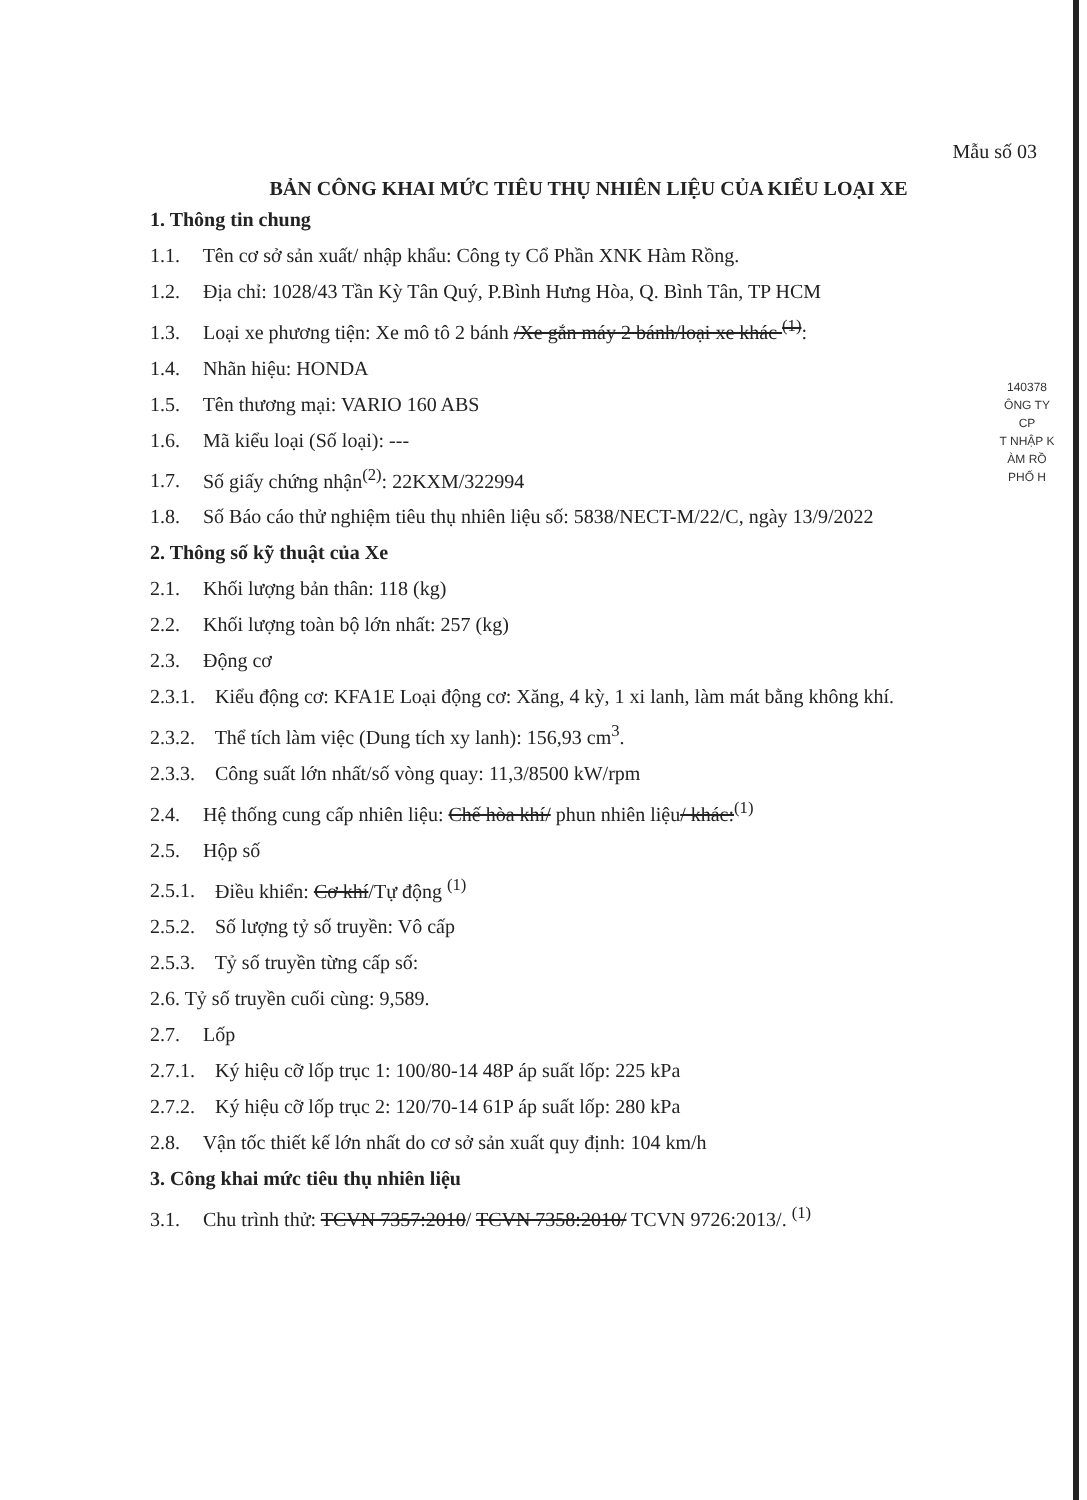140378
ÔNG TY
CP
T NHẬP K
ÀM RỒ
PHỐ H
Mẫu số 03
BẢN CÔNG KHAI MỨC TIÊU THỤ NHIÊN LIỆU CỦA KIỂU LOẠI XE
1. Thông tin chung
1.1. Tên cơ sở sản xuất/ nhập khẩu: Công ty Cổ Phần XNK Hàm Rồng.
1.2. Địa chỉ: 1028/43 Tần Kỳ Tân Quý, P.Bình Hưng Hòa, Q. Bình Tân, TP HCM
1.3. Loại xe phương tiện: Xe mô tô 2 bánh /Xe gắn máy 2 bánh/loại xe khác <sup>(1)</sup>:
1.4. Nhãn hiệu: HONDA
1.5. Tên thương mại: VARIO 160 ABS
1.6. Mã kiểu loại (Số loại): ---
1.7. Số giấy chứng nhận<sup>(2)</sup>: 22KXM/322994
1.8. Số Báo cáo thử nghiệm tiêu thụ nhiên liệu số: 5838/NECT-M/22/C, ngày 13/9/2022
2. Thông số kỹ thuật của Xe
2.1. Khối lượng bản thân: 118 (kg)
2.2. Khối lượng toàn bộ lớn nhất: 257 (kg)
2.3. Động cơ
2.3.1. Kiểu động cơ: KFA1E Loại động cơ: Xăng, 4 kỳ, 1 xi lanh, làm mát bằng không khí.
2.3.2. Thể tích làm việc (Dung tích xy lanh): 156,93 cm<sup>3</sup>.
2.3.3. Công suất lớn nhất/số vòng quay: 11,3/8500 kW/rpm
2.4. Hệ thống cung cấp nhiên liệu: Chế hòa khí/ phun nhiên liệu/ khác:<sup>(1)</sup>
2.5. Hộp số
2.5.1. Điều khiển: Cơ khí/Tự động <sup>(1)</sup>
2.5.2. Số lượng tỷ số truyền: Vô cấp
2.5.3. Tỷ số truyền từng cấp số:
2.6. Tỷ số truyền cuối cùng: 9,589.
2.7. Lốp
2.7.1. Ký hiệu cỡ lốp trục 1: 100/80-14 48P áp suất lốp: 225 kPa
2.7.2. Ký hiệu cỡ lốp trục 2: 120/70-14 61P áp suất lốp: 280 kPa
2.8. Vận tốc thiết kế lớn nhất do cơ sở sản xuất quy định: 104 km/h
3. Công khai mức tiêu thụ nhiên liệu
3.1. Chu trình thử: TCVN 7357:2010/ TCVN 7358:2010/ TCVN 9726:2013/. <sup>(1)</sup>